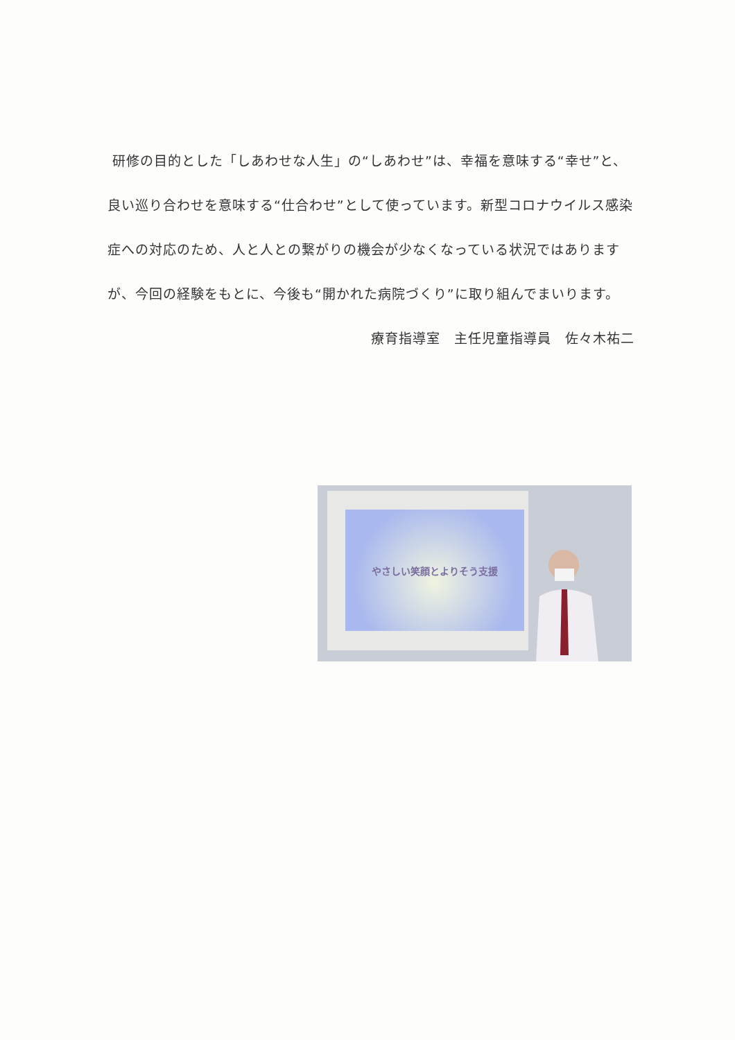研修の目的とした「しあわせな人生」の“しあわせ”は、幸福を意味する“幸せ”と、良い巡り合わせを意味する“仕合わせ”として使っています。新型コロナウイルス感染症への対応のため、人と人との繋がりの機会が少なくなっている状況ではありますが、今回の経験をもとに、今後も“開かれた病院づくり”に取り組んでまいります。
療育指導室　主任児童指導員　佐々木祐二
やさしい笑顔とよりそう支援